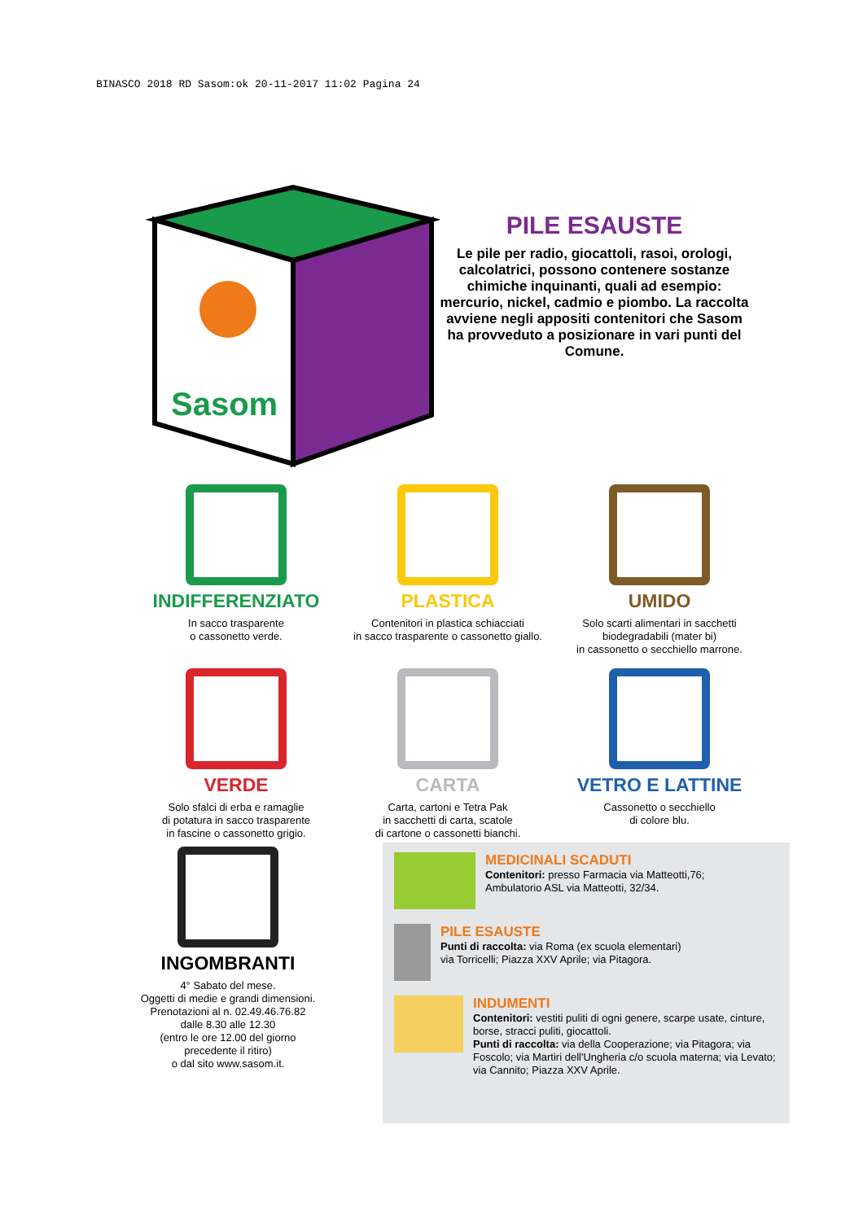BINASCO 2018 RD Sasom:ok 20-11-2017 11:02 Pagina 24
Sasom
PILE ESAUSTE
Le pile per radio, giocattoli, rasoi, orologi, calcolatrici, possono contenere sostanze chimiche inquinanti, quali ad esempio: mercurio, nickel, cadmio e piombo. La raccolta avviene negli appositi contenitori che Sasom ha provveduto a posizionare in vari punti del Comune.
INDIFFERENZIATO
In sacco trasparente
o cassonetto verde.
PLASTICA
Contenitori in plastica schiacciati
in sacco trasparente o cassonetto giallo.
UMIDO
Solo scarti alimentari in sacchetti
biodegradabili (mater bi)
in cassonetto o secchiello marrone.
VERDE
Solo sfalci di erba e ramaglie
di potatura in sacco trasparente
in fascine o cassonetto grigio.
CARTA
Carta, cartoni e Tetra Pak
in sacchetti di carta, scatole
di cartone o cassonetti bianchi.
VETRO E LATTINE
Cassonetto o secchiello
di colore blu.
INGOMBRANTI
4° Sabato del mese.
Oggetti di medie e grandi dimensioni.
Prenotazioni al n. 02.49.46.76.82
dalle 8.30 alle 12.30
(entro le ore 12.00 del giorno
precedente il ritiro)
o dal sito www.sasom.it.
MEDICINALI SCADUTI
Contenitori: presso Farmacia via Matteotti,76;
Ambulatorio ASL via Matteotti, 32/34.
PILE ESAUSTE
Punti di raccolta: via Roma (ex scuola elementari)
via Torricelli; Piazza XXV Aprile; via Pitagora.
INDUMENTI
Contenitori: vestiti puliti di ogni genere, scarpe usate, cinture, borse, stracci puliti, giocattoli.
Punti di raccolta: via della Cooperazione; via Pitagora; via Foscolo; via Martiri dell'Ungheria c/o scuola materna; via Levato; via Cannito; Piazza XXV Aprile.